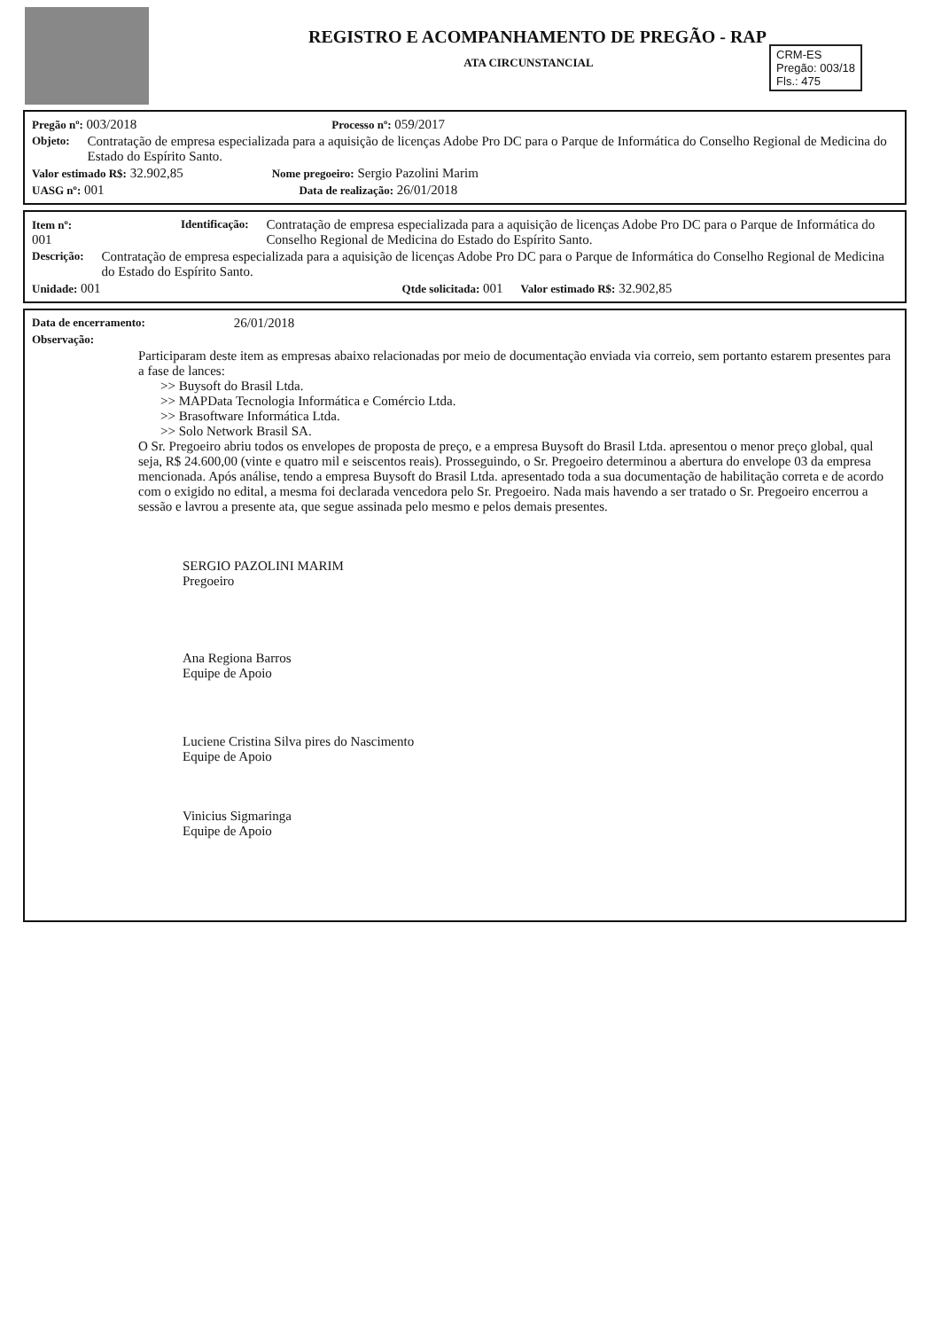CRM-ES
Pregão: 003/18
Fls.: 475
REGISTRO E ACOMPANHAMENTO DE PREGÃO - RAP
ATA CIRCUNSTANCIAL
Pregão nº: 003/2018 Processo nº: 059/2017
Objeto: Contratação de empresa especializada para a aquisição de licenças Adobe Pro DC para o Parque de Informática do Conselho Regional de Medicina do Estado do Espírito Santo.
Valor estimado R$: 32.902,85 Nome pregoeiro: Sergio Pazolini Marim
UASG nº: 001 Data de realização: 26/01/2018
Item nº: 001 Identificação: Contratação de empresa especializada para a aquisição de licenças Adobe Pro DC para o Parque de Informática do Conselho Regional de Medicina do Estado do Espírito Santo.
Descrição: Contratação de empresa especializada para a aquisição de licenças Adobe Pro DC para o Parque de Informática do Conselho Regional de Medicina do Estado do Espírito Santo.
Unidade: 001 Qtde solicitada: 001 Valor estimado R$: 32.902,85
Data de encerramento: 26/01/2018
Observação:
Participaram deste item as empresas abaixo relacionadas por meio de documentação enviada via correio, sem portanto estarem presentes para a fase de lances:
>> Buysoft do Brasil Ltda.
>> MAPData Tecnologia Informática e Comércio Ltda.
>> Brasoftware Informática Ltda.
>> Solo Network Brasil SA.
O Sr. Pregoeiro abriu todos os envelopes de proposta de preço, e a empresa Buysoft do Brasil Ltda. apresentou o menor preço global, qual seja, R$ 24.600,00 (vinte e quatro mil e seiscentos reais). Prosseguindo, o Sr. Pregoeiro determinou a abertura do envelope 03 da empresa mencionada. Após análise, tendo a empresa Buysoft do Brasil Ltda. apresentado toda a sua documentação de habilitação correta e de acordo com o exigido no edital, a mesma foi declarada vencedora pelo Sr. Pregoeiro. Nada mais havendo a ser tratado o Sr. Pregoeiro encerrou a sessão e lavrou a presente ata, que segue assinada pelo mesmo e pelos demais presentes.
SERGIO PAZOLINI MARIM
Pregoeiro
Ana Regiona Barros
Equipe de Apoio
Luciene Cristina Silva pires do Nascimento
Equipe de Apoio
Vinicius Sigmaringa
Equipe de Apoio